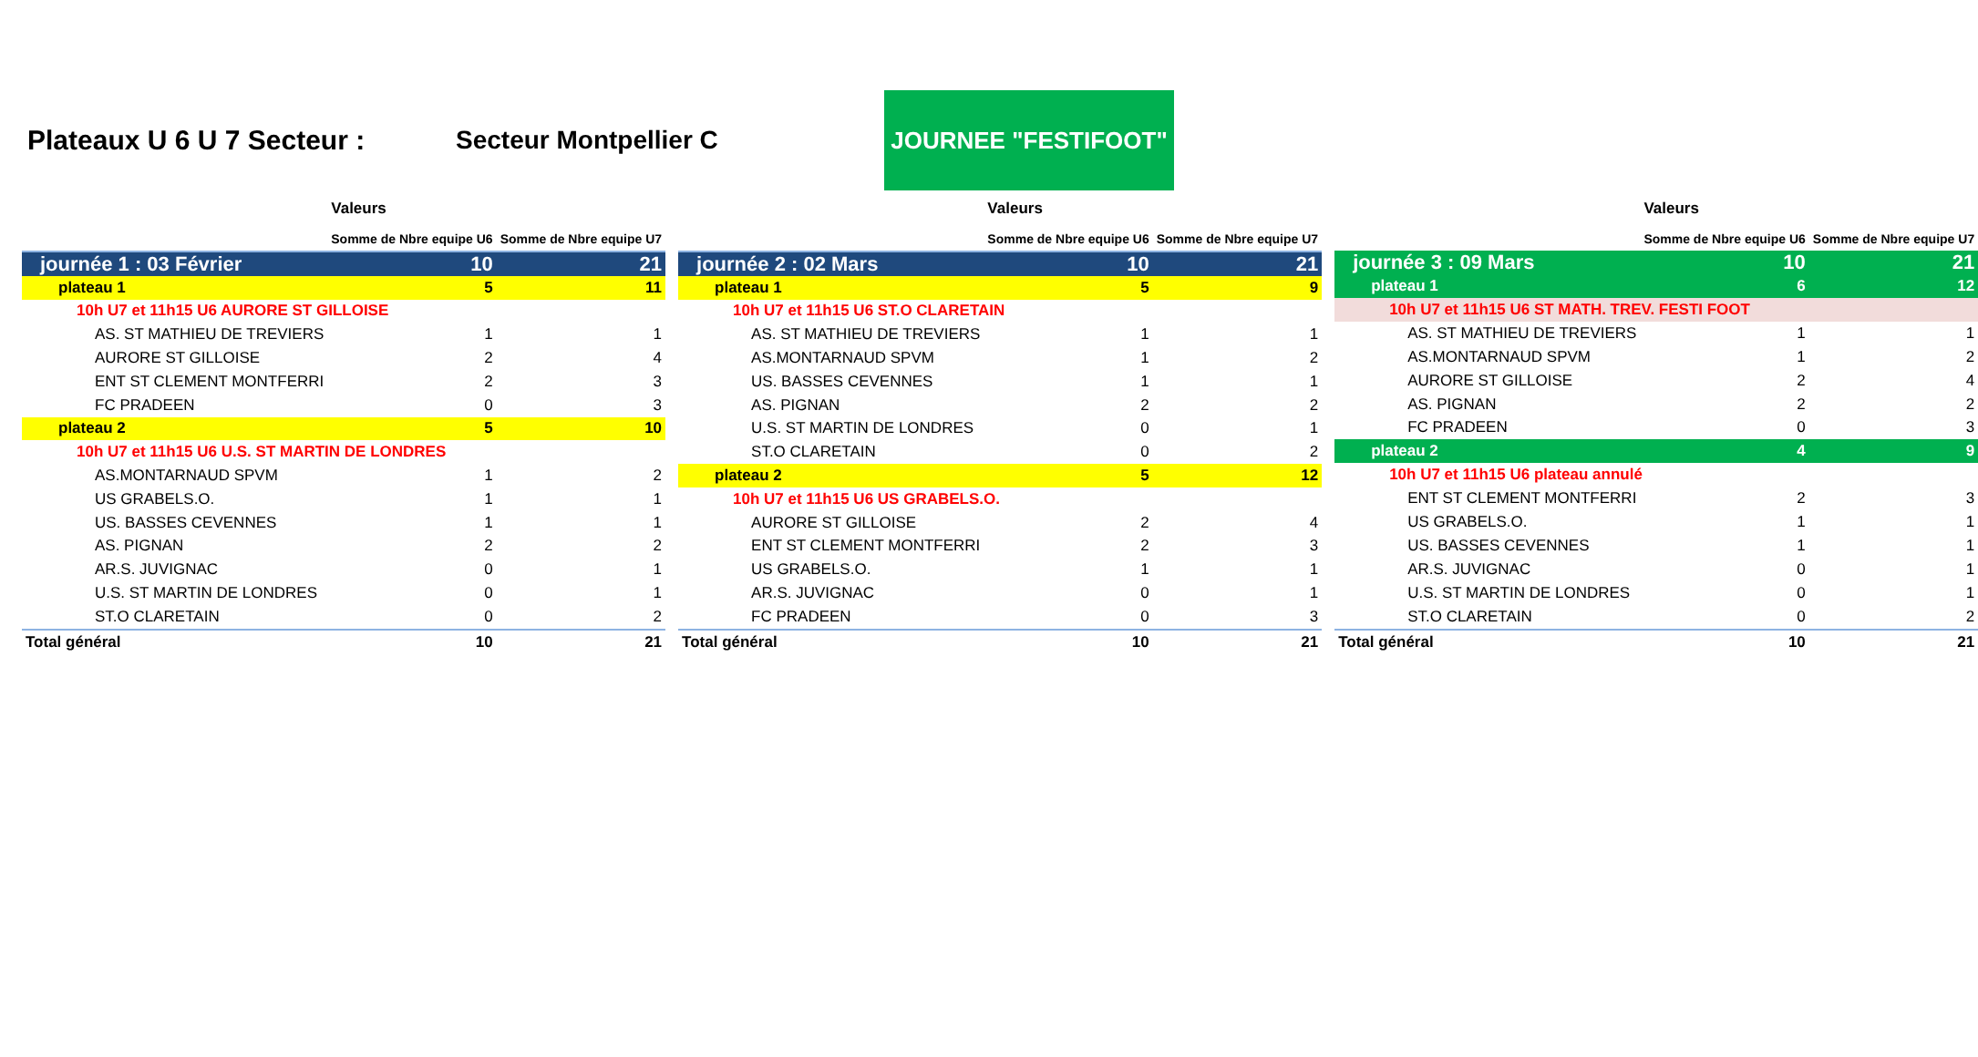Plateaux U 6 U 7 Secteur : Secteur Montpellier C
JOURNEE "FESTIFOOT"
| | Valeurs | |
| --- | --- | --- |
| | Somme de Nbre equipe U6 | Somme de Nbre equipe U7 |
| journée 1 : 03 Février | 10 | 21 |
| plateau 1 | 5 | 11 |
| 10h U7 et 11h15 U6 AURORE ST GILLOISE | | |
| AS. ST MATHIEU DE TREVIERS | 1 | 1 |
| AURORE ST GILLOISE | 2 | 4 |
| ENT ST CLEMENT MONTFERRI | 2 | 3 |
| FC PRADEEN | 0 | 3 |
| plateau 2 | 5 | 10 |
| 10h U7 et 11h15 U6 U.S. ST MARTIN DE LONDRES | | |
| AS.MONTARNAUD SPVM | 1 | 2 |
| US GRABELS.O. | 1 | 1 |
| US. BASSES CEVENNES | 1 | 1 |
| AS. PIGNAN | 2 | 2 |
| AR.S. JUVIGNAC | 0 | 1 |
| U.S. ST MARTIN DE LONDRES | 0 | 1 |
| ST.O CLARETAIN | 0 | 2 |
| Total général | 10 | 21 |
| | Valeurs | |
| --- | --- | --- |
| | Somme de Nbre equipe U6 | Somme de Nbre equipe U7 |
| journée 2 : 02 Mars | 10 | 21 |
| plateau 1 | 5 | 9 |
| 10h U7 et 11h15 U6 ST.O CLARETAIN | | |
| AS. ST MATHIEU DE TREVIERS | 1 | 1 |
| AS.MONTARNAUD SPVM | 1 | 2 |
| US. BASSES CEVENNES | 1 | 1 |
| AS. PIGNAN | 2 | 2 |
| U.S. ST MARTIN DE LONDRES | 0 | 1 |
| ST.O CLARETAIN | 0 | 2 |
| plateau 2 | 5 | 12 |
| 10h U7 et 11h15 U6 US GRABELS.O. | | |
| AURORE ST GILLOISE | 2 | 4 |
| ENT ST CLEMENT MONTFERRI | 2 | 3 |
| US GRABELS.O. | 1 | 1 |
| AR.S. JUVIGNAC | 0 | 1 |
| FC PRADEEN | 0 | 3 |
| Total général | 10 | 21 |
| | Valeurs | |
| --- | --- | --- |
| | Somme de Nbre equipe U6 | Somme de Nbre equipe U7 |
| journée 3 : 09 Mars | 10 | 21 |
| plateau 1 | 6 | 12 |
| 10h U7 et 11h15 U6 ST MATH. TREV. FESTI FOOT | | |
| AS. ST MATHIEU DE TREVIERS | 1 | 1 |
| AS.MONTARNAUD SPVM | 1 | 2 |
| AURORE ST GILLOISE | 2 | 4 |
| AS. PIGNAN | 2 | 2 |
| FC PRADEEN | 0 | 3 |
| plateau 2 | 4 | 9 |
| 10h U7 et 11h15 U6 plateau annulé | | |
| ENT ST CLEMENT MONTFERRI | 2 | 3 |
| US GRABELS.O. | 1 | 1 |
| US. BASSES CEVENNES | 1 | 1 |
| AR.S. JUVIGNAC | 0 | 1 |
| U.S. ST MARTIN DE LONDRES | 0 | 1 |
| ST.O CLARETAIN | 0 | 2 |
| Total général | 10 | 21 |